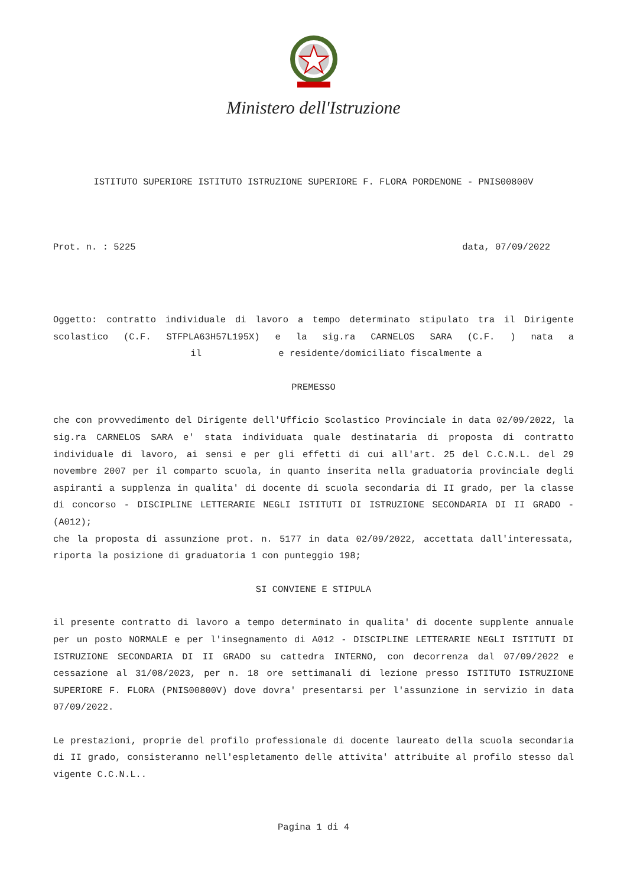Ministero dell'Istruzione
ISTITUTO SUPERIORE ISTITUTO ISTRUZIONE SUPERIORE F. FLORA PORDENONE - PNIS00800V
Prot. n. : 5225 data, 07/09/2022
Oggetto: contratto individuale di lavoro a tempo determinato stipulato tra il Dirigente scolastico (C.F. STFPLA63H57L195X) e la sig.ra CARNELOS SARA (C.F. ) nata a il e residente/domiciliato fiscalmente a
PREMESSO
che con provvedimento del Dirigente dell'Ufficio Scolastico Provinciale in data 02/09/2022, la sig.ra CARNELOS SARA e' stata individuata quale destinataria di proposta di contratto individuale di lavoro, ai sensi e per gli effetti di cui all'art. 25 del C.C.N.L. del 29 novembre 2007 per il comparto scuola, in quanto inserita nella graduatoria provinciale degli aspiranti a supplenza in qualita' di docente di scuola secondaria di II grado, per la classe di concorso - DISCIPLINE LETTERARIE NEGLI ISTITUTI DI ISTRUZIONE SECONDARIA DI II GRADO - (A012);
che la proposta di assunzione prot. n. 5177 in data 02/09/2022, accettata dall'interessata, riporta la posizione di graduatoria 1 con punteggio 198;
SI CONVIENE E STIPULA
il presente contratto di lavoro a tempo determinato in qualita' di docente supplente annuale per un posto NORMALE e per l'insegnamento di A012 - DISCIPLINE LETTERARIE NEGLI ISTITUTI DI ISTRUZIONE SECONDARIA DI II GRADO su cattedra INTERNO, con decorrenza dal 07/09/2022 e cessazione al 31/08/2023, per n. 18 ore settimanali di lezione presso ISTITUTO ISTRUZIONE SUPERIORE F. FLORA (PNIS00800V) dove dovra' presentarsi per l'assunzione in servizio in data 07/09/2022.
Le prestazioni, proprie del profilo professionale di docente laureato della scuola secondaria di II grado, consisteranno nell'espletamento delle attivita' attribuite al profilo stesso dal vigente C.C.N.L..
Pagina 1 di 4